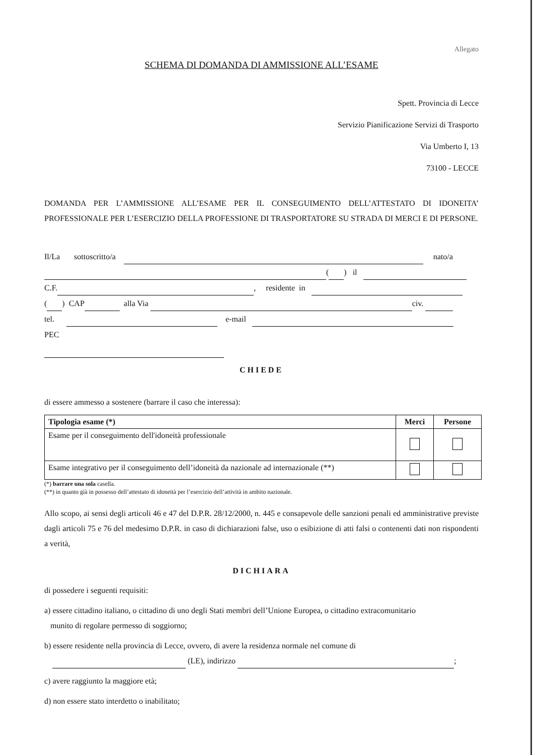Allegato
SCHEMA DI DOMANDA DI AMMISSIONE ALL’ESAME
Spett. Provincia di Lecce
Servizio Pianificazione Servizi di Trasporto
Via Umberto I, 13
73100 - LECCE
DOMANDA PER L’AMMISSIONE ALL’ESAME PER IL CONSEGUIMENTO DELL’ATTESTATO DI IDONEITA’ PROFESSIONALE PER L’ESERCIZIO DELLA PROFESSIONE DI TRASPORTATORE SU STRADA DI MERCI E DI PERSONE.
Il/La sottoscritto/a nato/a
( ) il
C.F. , residente in
( ) CAP alla Via civ.
tel. e-mail PEC
CHIEDE
di essere ammesso a sostenere (barrare il caso che interessa):
| Tipologia esame (*) | Merci | Persone |
| --- | --- | --- |
| Esame per il conseguimento dell'idoneità professionale | | |
| Esame integrativo per il conseguimento dell’idoneità da nazionale ad internazionale (**) | | |
(*) barrare una sola casella.
(**) in quanto già in possesso dell’attestato di idoneità per l’esercizio dell’attività in ambito nazionale.
Allo scopo, ai sensi degli articoli 46 e 47 del D.P.R. 28/12/2000, n. 445 e consapevole delle sanzioni penali ed amministrative previste dagli articoli 75 e 76 del medesimo D.P.R. in caso di dichiarazioni false, uso o esibizione di atti falsi o contenenti dati non rispondenti a verità,
DICHIARA
di possedere i seguenti requisiti:
a) essere cittadino italiano, o cittadino di uno degli Stati membri dell’Unione Europea, o cittadino extracomunitario
munito di regolare permesso di soggiorno;
b) essere residente nella provincia di Lecce, ovvero, di avere la residenza normale nel comune di
(LE), indirizzo ;
c) avere raggiunto la maggiore età;
d) non essere stato interdetto o inabilitato;